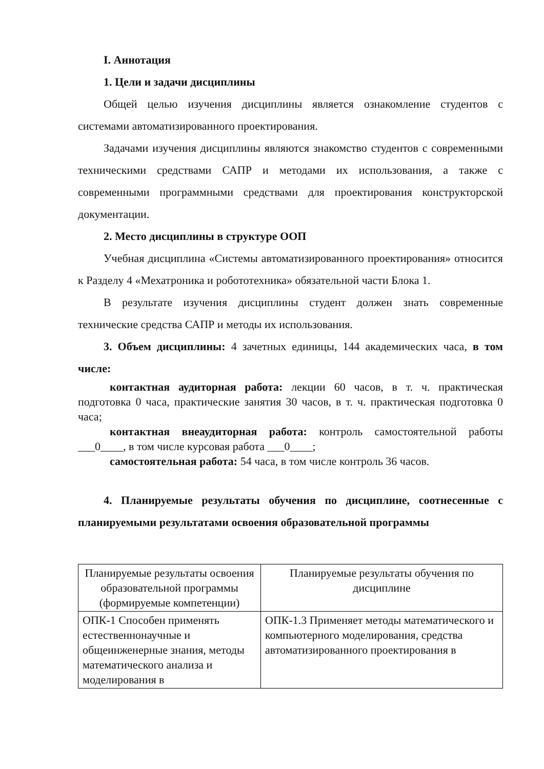I. Аннотация
1. Цели и задачи дисциплины
Общей целью изучения дисциплины является ознакомление студентов с системами автоматизированного проектирования.
Задачами изучения дисциплины являются знакомство студентов с современными техническими средствами САПР и методами их использования, а также с современными программными средствами для проектирования конструкторской документации.
2. Место дисциплины в структуре ООП
Учебная дисциплина «Системы автоматизированного проектирования» относится к Разделу 4 «Мехатроника и робототехника» обязательной части Блока 1.
В результате изучения дисциплины студент должен знать современные технические средства САПР и методы их использования.
3. Объем дисциплины: 4 зачетных единицы, 144 академических часа, в том числе:
контактная аудиторная работа: лекции 60 часов, в т. ч. практическая подготовка 0 часа, практические занятия 30 часов, в т. ч. практическая подготовка 0 часа;
контактная внеаудиторная работа: контроль самостоятельной работы ___0____, в том числе курсовая работа ___0____;
самостоятельная работа: 54 часа, в том числе контроль 36 часов.
4. Планируемые результаты обучения по дисциплине, соотнесенные с планируемыми результатами освоения образовательной программы
| Планируемые результаты освоения образовательной программы (формируемые компетенции) | Планируемые результаты обучения по дисциплине |
| --- | --- |
| ОПК-1 Способен применять естественнонаучные и общеинженерные знания, методы математического анализа и моделирования в | ОПК-1.3 Применяет методы математического и компьютерного моделирования, средства автоматизированного проектирования в |